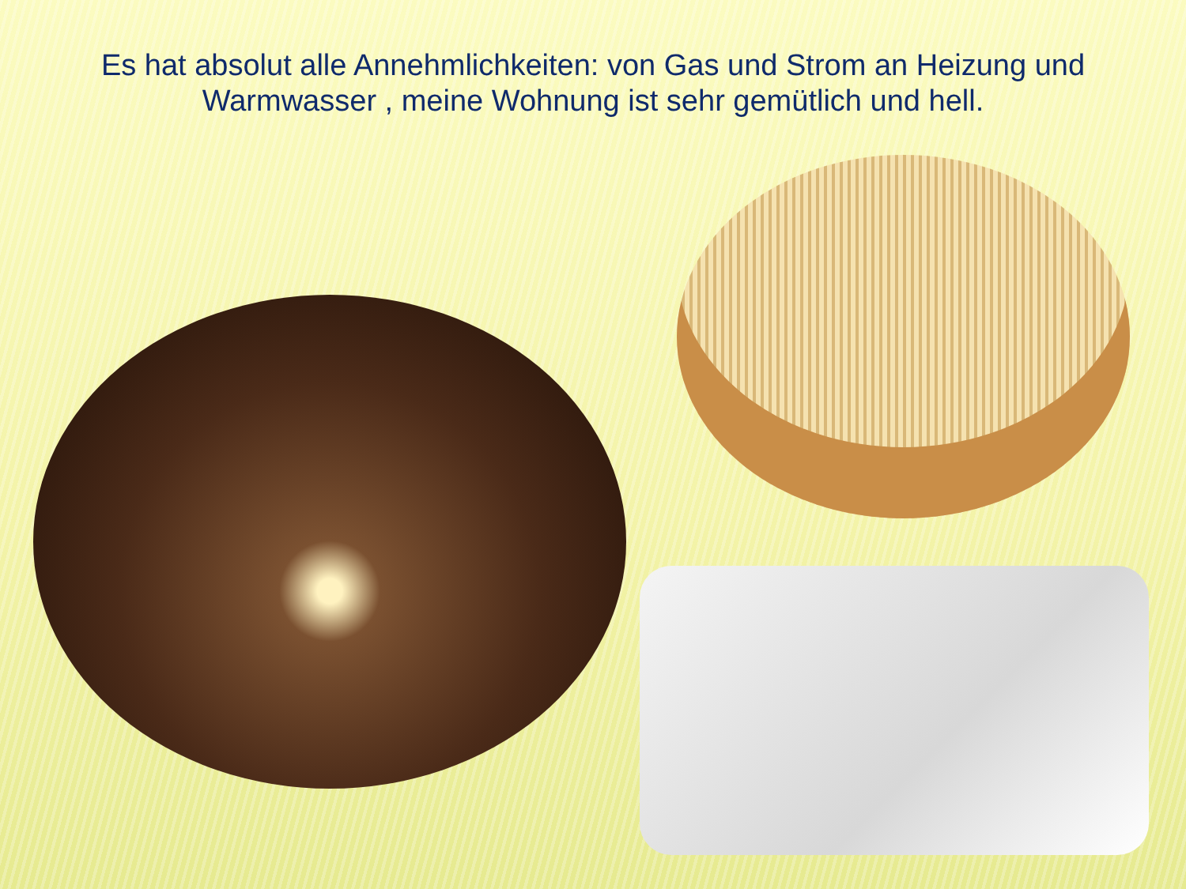Es hat absolut alle Annehmlichkeiten: von Gas und Strom an Heizung und Warmwasser , meine Wohnung ist sehr gemütlich und hell.